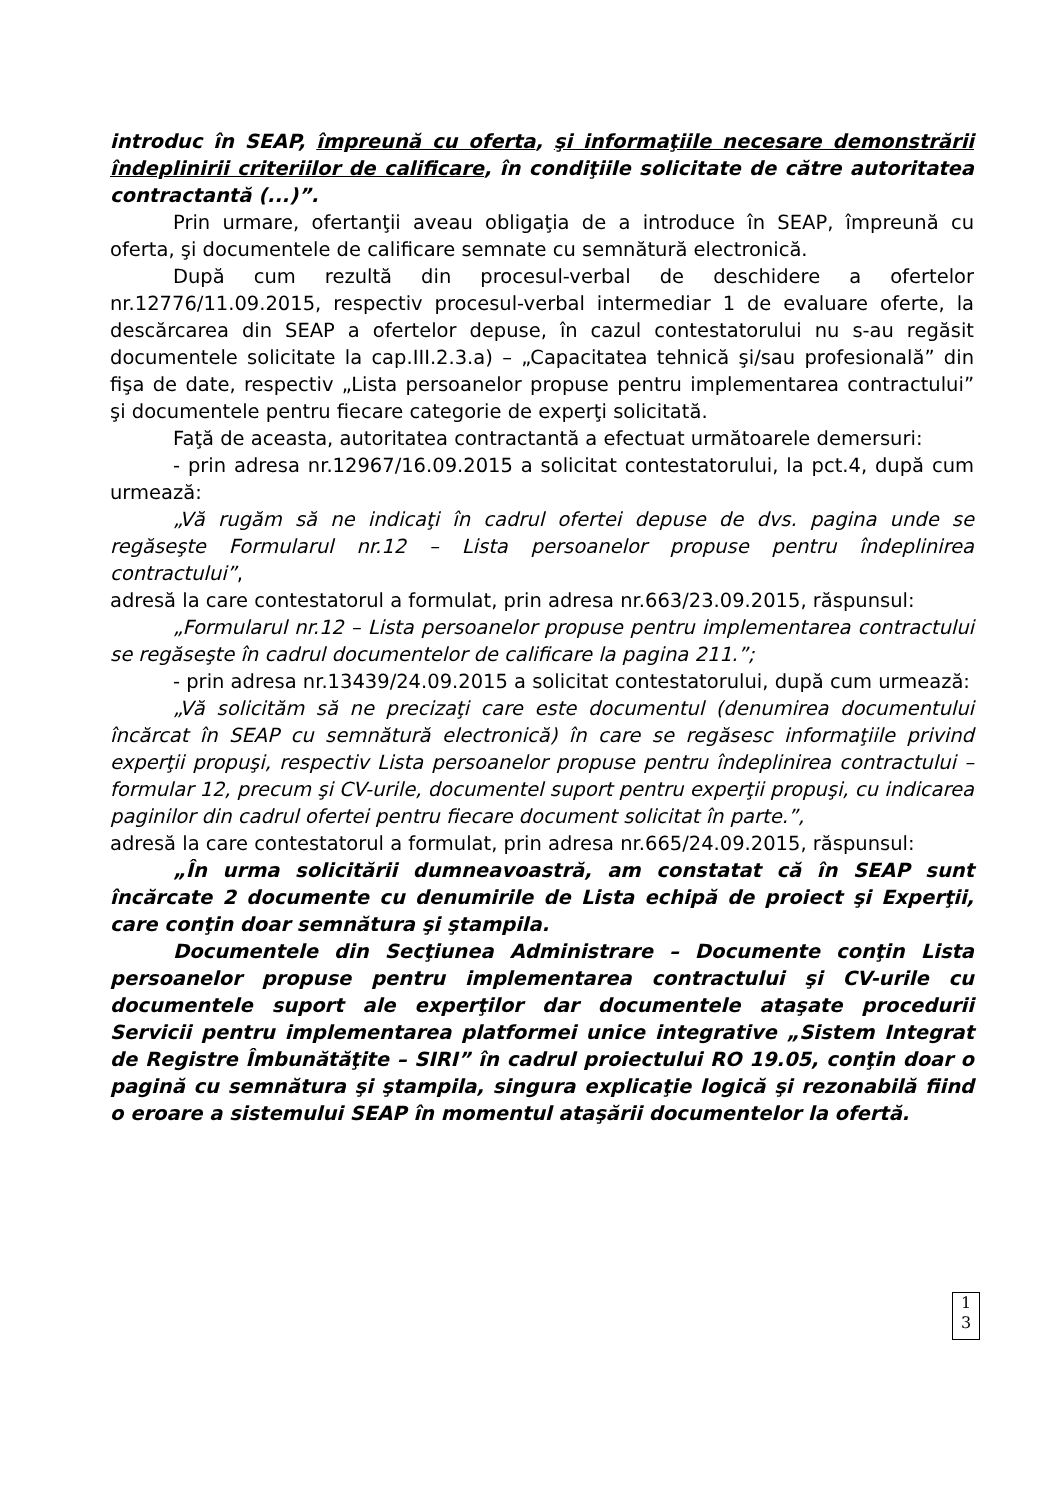introduc în SEAP, împreună cu oferta, şi informaţiile necesare demonstrării îndeplinirii criteriilor de calificare, în condiţiile solicitate de către autoritatea contractantă (...)”.
Prin urmare, ofertanţii aveau obligaţia de a introduce în SEAP, împreună cu oferta, şi documentele de calificare semnate cu semnătură electronică.
După cum rezultă din procesul-verbal de deschidere a ofertelor nr.12776/11.09.2015, respectiv procesul-verbal intermediar 1 de evaluare oferte, la descărcarea din SEAP a ofertelor depuse, în cazul contestatorului nu s-au regăsit documentele solicitate la cap.III.2.3.a) – „Capacitatea tehnică şi/sau profesională” din fişa de date, respectiv „Lista persoanelor propuse pentru implementarea contractului” şi documentele pentru fiecare categorie de experţi solicitată.
Faţă de aceasta, autoritatea contractantă a efectuat următoarele demersuri:
- prin adresa nr.12967/16.09.2015 a solicitat contestatorului, la pct.4, după cum urmează:
„Vă rugăm să ne indicaţi în cadrul ofertei depuse de dvs. pagina unde se regăseşte Formularul nr.12 – Lista persoanelor propuse pentru îndeplinirea contractului”,
adresă la care contestatorul a formulat, prin adresa nr.663/23.09.2015, răspunsul:
„Formularul nr.12 – Lista persoanelor propuse pentru implementarea contractului se regăseşte în cadrul documentelor de calificare la pagina 211.”;
- prin adresa nr.13439/24.09.2015 a solicitat contestatorului, după cum urmează:
„Vă solicităm să ne precizaţi care este documentul (denumirea documentului încărcat în SEAP cu semnătură electronică) în care se regăsesc informaţiile privind experţii propuşi, respectiv Lista persoanelor propuse pentru îndeplinirea contractului – formular 12, precum şi CV-urile, documentel suport pentru experţii propuşi, cu indicarea paginilor din cadrul ofertei pentru fiecare document solicitat în parte.”,
adresă la care contestatorul a formulat, prin adresa nr.665/24.09.2015, răspunsul:
„În urma solicitării dumneavoastră, am constatat că în SEAP sunt încărcate 2 documente cu denumirile de Lista echipă de proiect şi Experţii, care conţin doar semnătura şi ştampila.
Documentele din Secţiunea Administrare – Documente conţin Lista persoanelor propuse pentru implementarea contractului şi CV-urile cu documentele suport ale experţilor dar documentele ataşate procedurii Servicii pentru implementarea platformei unice integrative „Sistem Integrat de Registre Îmbunătăţite – SIRI” în cadrul proiectului RO 19.05, conţin doar o pagină cu semnătura şi ştampila, singura explicaţie logică şi rezonabilă fiind o eroare a sistemului SEAP în momentul ataşării documentelor la ofertă.
1
3